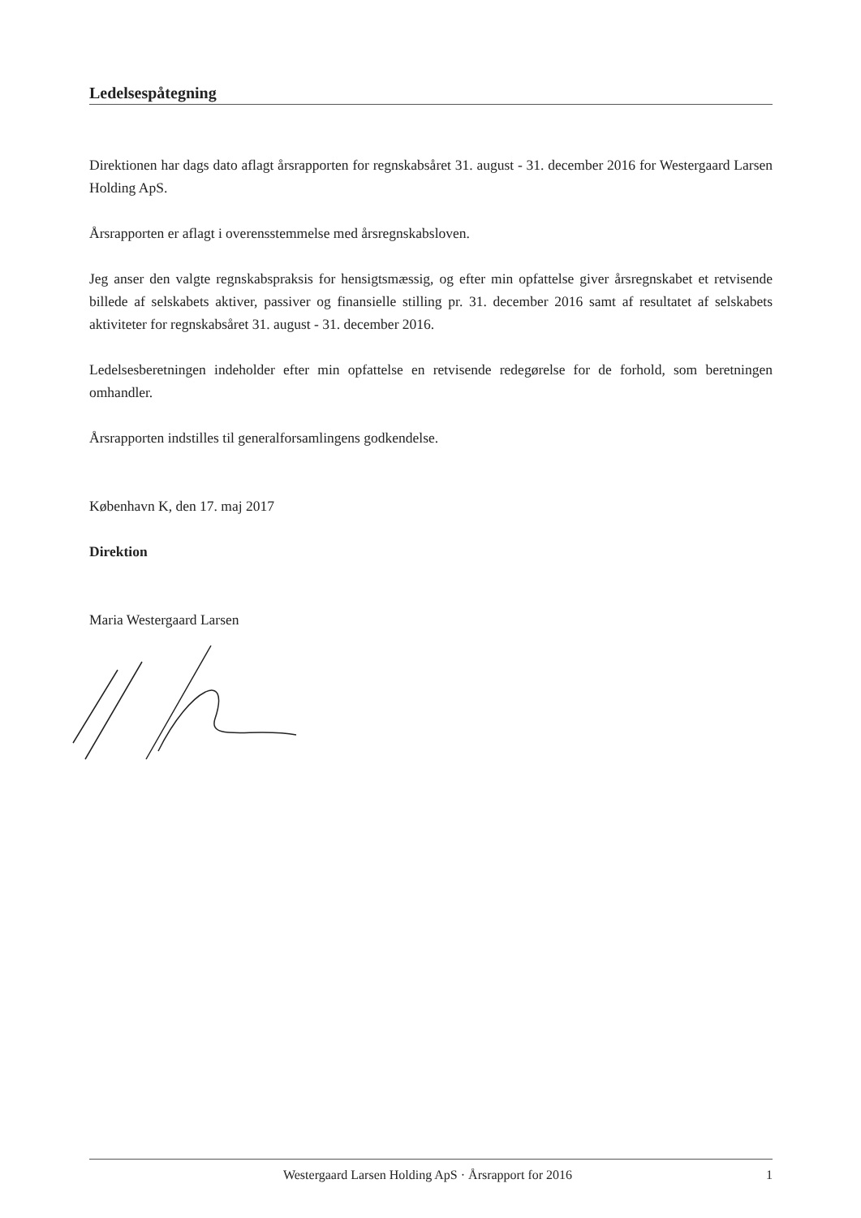Ledelsespåtegning
Direktionen har dags dato aflagt årsrapporten for regnskabsåret 31. august - 31. december 2016 for Westergaard Larsen Holding ApS.
Årsrapporten er aflagt i overensstemmelse med årsregnskabsloven.
Jeg anser den valgte regnskabspraksis for hensigtsmæssig, og efter min opfattelse giver årsregnskabet et retvisende billede af selskabets aktiver, passiver og finansielle stilling pr. 31. december 2016 samt af resultatet af selskabets aktiviteter for regnskabsåret 31. august - 31. december 2016.
Ledelsesberetningen indeholder efter min opfattelse en retvisende redegørelse for de forhold, som beretningen omhandler.
Årsrapporten indstilles til generalforsamlingens godkendelse.
København K, den 17. maj 2017
Direktion
Maria Westergaard Larsen
Westergaard Larsen Holding ApS · Årsrapport for 2016 1